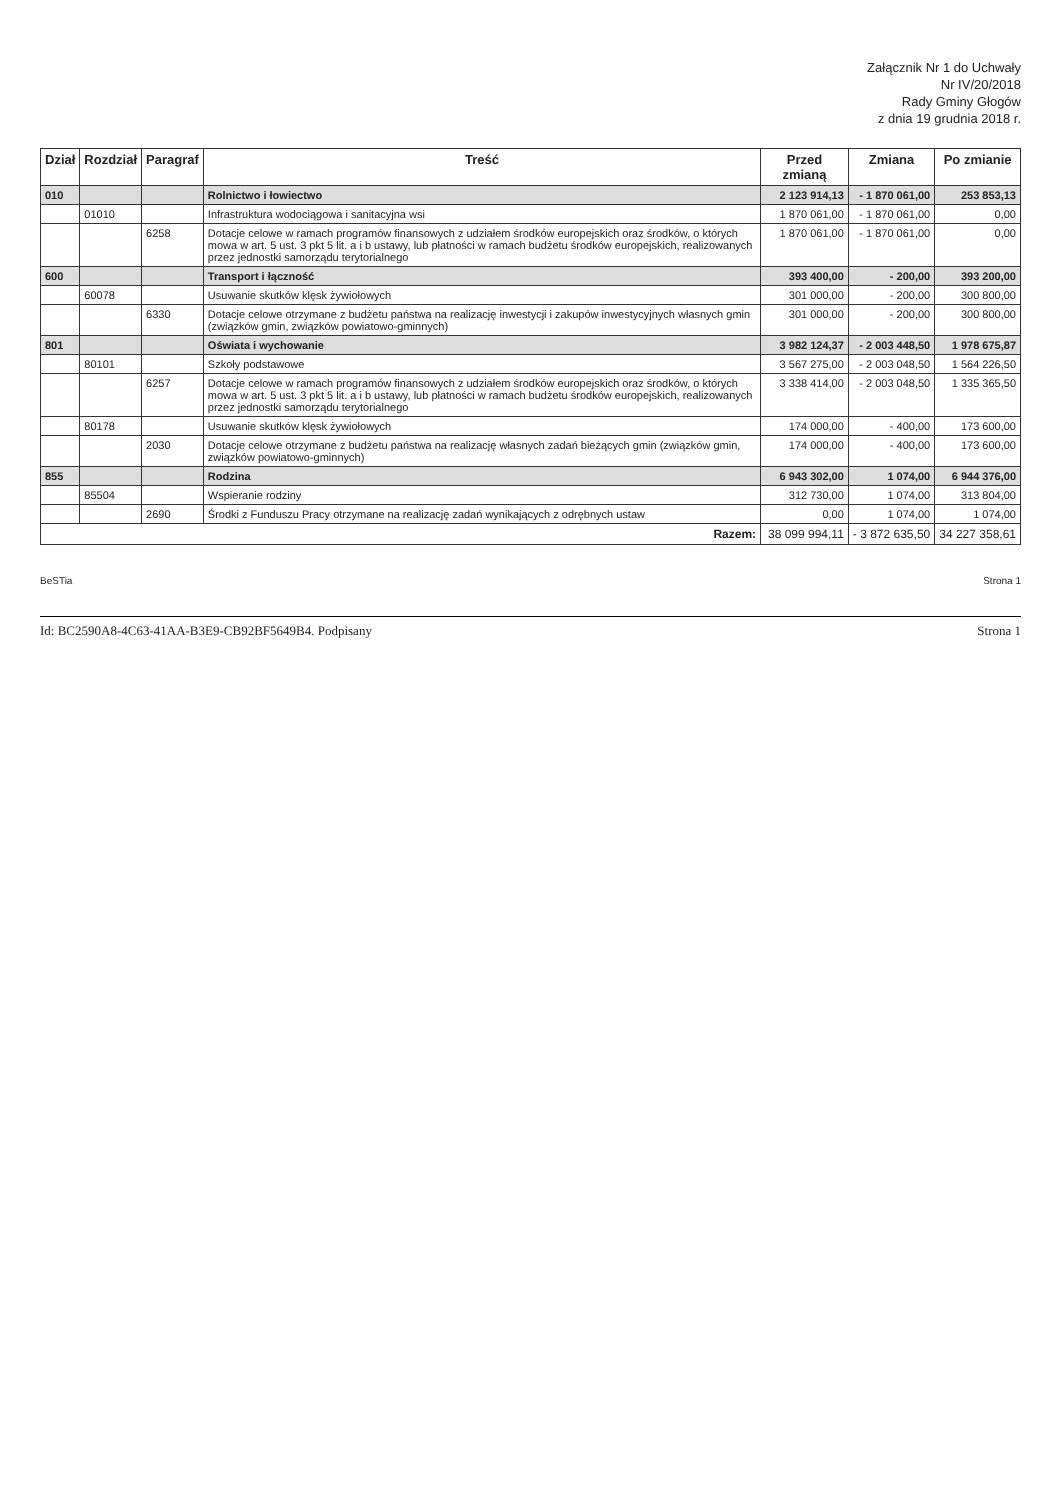Załącznik Nr 1 do Uchwały
Nr IV/20/2018
Rady Gminy Głogów
z dnia 19 grudnia 2018 r.
| Dział | Rozdział | Paragraf | Treść | Przed zmianą | Zmiana | Po zmianie |
| --- | --- | --- | --- | --- | --- | --- |
| 010 | | | Rolnictwo i łowiectwo | 2 123 914,13 | - 1 870 061,00 | 253 853,13 |
| | 01010 | | Infrastruktura wodociągowa i sanitacyjna wsi | 1 870 061,00 | - 1 870 061,00 | 0,00 |
| | | 6258 | Dotacje celowe w ramach programów finansowych z udziałem środków europejskich oraz środków, o których mowa w art. 5 ust. 3 pkt 5 lit. a i b ustawy, lub płatności w ramach budżetu środków europejskich, realizowanych przez jednostki samorządu terytorialnego | 1 870 061,00 | - 1 870 061,00 | 0,00 |
| 600 | | | Transport i łączność | 393 400,00 | - 200,00 | 393 200,00 |
| | 60078 | | Usuwanie skutków klęsk żywiołowych | 301 000,00 | - 200,00 | 300 800,00 |
| | | 6330 | Dotacje celowe otrzymane z budżetu państwa na realizację inwestycji i zakupów inwestycyjnych własnych gmin (związków gmin, związków powiatowo-gminnych) | 301 000,00 | - 200,00 | 300 800,00 |
| 801 | | | Oświata i wychowanie | 3 982 124,37 | - 2 003 448,50 | 1 978 675,87 |
| | 80101 | | Szkoły podstawowe | 3 567 275,00 | - 2 003 048,50 | 1 564 226,50 |
| | | 6257 | Dotacje celowe w ramach programów finansowych z udziałem środków europejskich oraz środków, o których mowa w art. 5 ust. 3 pkt 5 lit. a i b ustawy, lub płatności w ramach budżetu środków europejskich, realizowanych przez jednostki samorządu terytorialnego | 3 338 414,00 | - 2 003 048,50 | 1 335 365,50 |
| | 80178 | | Usuwanie skutków klęsk żywiołowych | 174 000,00 | - 400,00 | 173 600,00 |
| | | 2030 | Dotacje celowe otrzymane z budżetu państwa na realizację własnych zadań bieżących gmin (związków gmin, związków powiatowo-gminnych) | 174 000,00 | - 400,00 | 173 600,00 |
| 855 | | | Rodzina | 6 943 302,00 | 1 074,00 | 6 944 376,00 |
| | 85504 | | Wspieranie rodziny | 312 730,00 | 1 074,00 | 313 804,00 |
| | | 2690 | Środki z Funduszu Pracy otrzymane na realizację zadań wynikających z odrębnych ustaw | 0,00 | 1 074,00 | 1 074,00 |
| Razem: | | | | 38 099 994,11 | - 3 872 635,50 | 34 227 358,61 |
BeSTia Strona 1
Id: BC2590A8-4C63-41AA-B3E9-CB92BF5649B4. Podpisany Strona 1